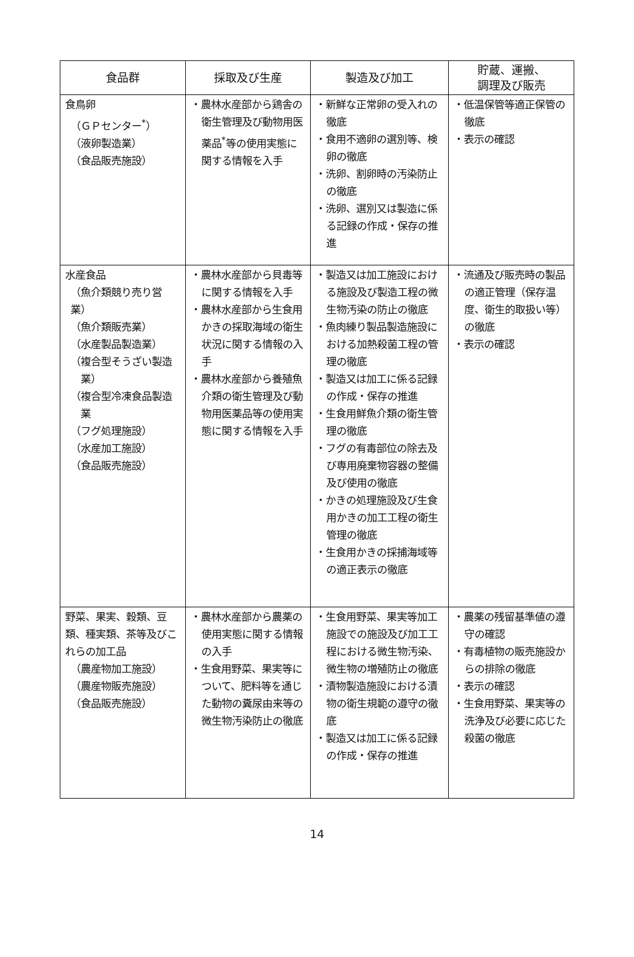| 食品群 | 採取及び生産 | 製造及び加工 | 貯蔵、運搬、 調理及び販売 |
| --- | --- | --- | --- |
| 食鳥卵 （ＧＰセンター<sup>*</sup>） （液卵製造業） （食品販売施設） | ・農林水産部から鶏舎の衛生管理及び動物用医薬品<sup>*</sup>等の使用実態に関する情報を入手 | ・新鮮な正常卵の受入れの徹底 ・食用不適卵の選別等、検卵の徹底 ・洗卵、割卵時の汚染防止の徹底 ・洗卵、選別又は製造に係る記録の作成・保存の推進 | ・低温保管等適正保管の徹底 ・表示の確認 |
| 水産食品 （魚介類競り売り営業） （魚介類販売業） （水産製品製造業） （複合型そうざい製造業） （複合型冷凍食品製造業 （フグ処理施設） （水産加工施設） （食品販売施設） | ・農林水産部から貝毒等に関する情報を入手 ・農林水産部から生食用かきの採取海域の衛生状況に関する情報の入手 ・農林水産部から養殖魚介類の衛生管理及び動物用医薬品等の使用実態に関する情報を入手 | ・製造又は加工施設における施設及び製造工程の微生物汚染の防止の徹底 ・魚肉練り製品製造施設における加熱殺菌工程の管理の徹底 ・製造又は加工に係る記録の作成・保存の推進 ・生食用鮮魚介類の衛生管理の徹底 ・フグの有毒部位の除去及び専用廃棄物容器の整備及び使用の徹底 ・かきの処理施設及び生食用かきの加工工程の衛生管理の徹底 ・生食用かきの採捕海域等の適正表示の徹底 | ・流通及び販売時の製品の適正管理（保存温度、衛生的取扱い等）の徹底 ・表示の確認 |
| 野菜、果実、穀類、豆類、種実類、茶等及びこれらの加工品 （農産物加工施設） （農産物販売施設） （食品販売施設） | ・農林水産部から農薬の使用実態に関する情報の入手 ・生食用野菜、果実等について、肥料等を通じた動物の糞尿由来等の微生物汚染防止の徹底 | ・生食用野菜、果実等加工施設での施設及び加工工程における微生物汚染、微生物の増殖防止の徹底 ・漬物製造施設における漬物の衛生規範の遵守の徹底 ・製造又は加工に係る記録の作成・保存の推進 | ・農薬の残留基準値の遵守の確認 ・有毒植物の販売施設からの排除の徹底 ・表示の確認 ・生食用野菜、果実等の洗浄及び必要に応じた殺菌の徹底 |
14